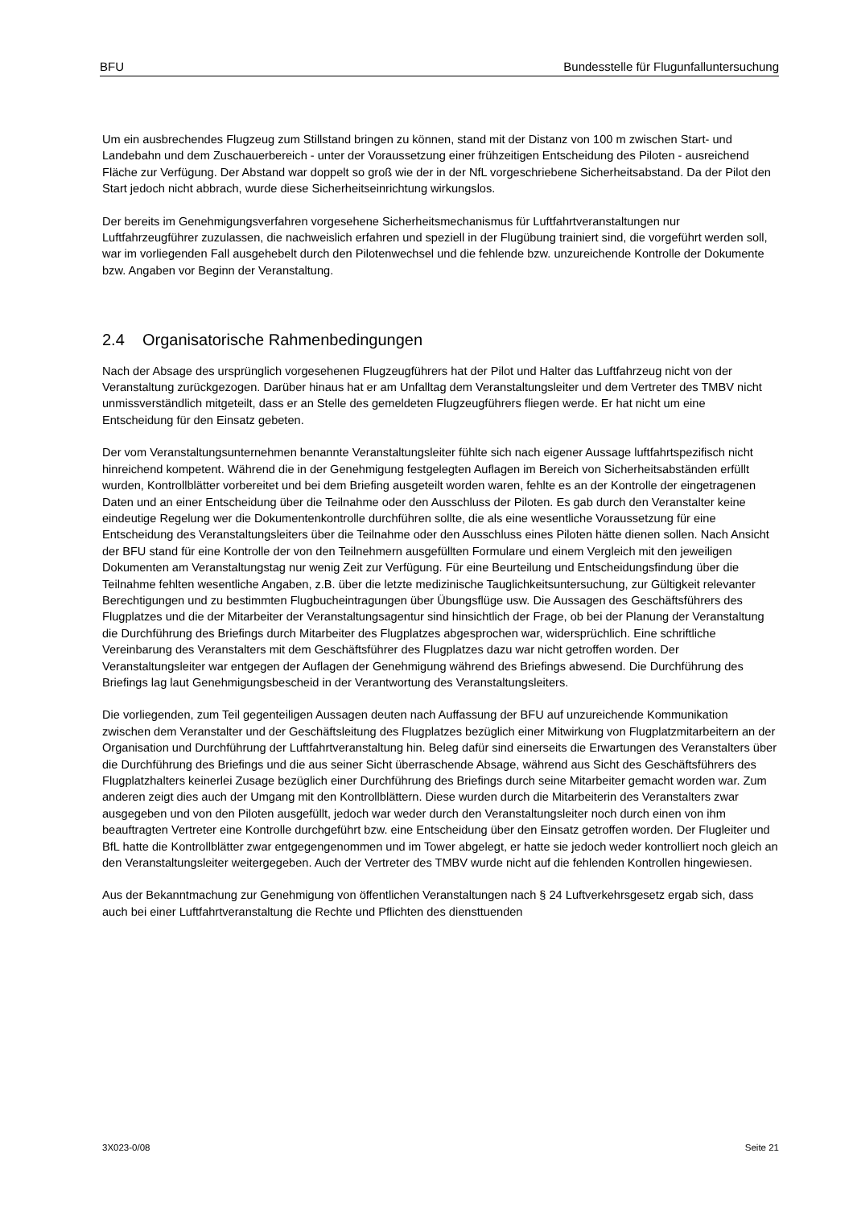BFU Bundesstelle für Flugunfalluntersuchung
Um ein ausbrechendes Flugzeug zum Stillstand bringen zu können, stand mit der Distanz von 100 m zwischen Start- und Landebahn und dem Zuschauerbereich - unter der Voraussetzung einer frühzeitigen Entscheidung des Piloten - ausreichend Fläche zur Verfügung. Der Abstand war doppelt so groß wie der in der NfL vorgeschriebene Sicherheitsabstand. Da der Pilot den Start jedoch nicht abbrach, wurde diese Sicherheitseinrichtung wirkungslos.
Der bereits im Genehmigungsverfahren vorgesehene Sicherheitsmechanismus für Luftfahrtveranstaltungen nur Luftfahrzeugführer zuzulassen, die nachweislich erfahren und speziell in der Flugübung trainiert sind, die vorgeführt werden soll, war im vorliegenden Fall ausgehebelt durch den Pilotenwechsel und die fehlende bzw. unzureichende Kontrolle der Dokumente bzw. Angaben vor Beginn der Veranstaltung.
2.4 Organisatorische Rahmenbedingungen
Nach der Absage des ursprünglich vorgesehenen Flugzeugführers hat der Pilot und Halter das Luftfahrzeug nicht von der Veranstaltung zurückgezogen. Darüber hinaus hat er am Unfalltag dem Veranstaltungsleiter und dem Vertreter des TMBV nicht unmissverständlich mitgeteilt, dass er an Stelle des gemeldeten Flugzeugführers fliegen werde. Er hat nicht um eine Entscheidung für den Einsatz gebeten.
Der vom Veranstaltungsunternehmen benannte Veranstaltungsleiter fühlte sich nach eigener Aussage luftfahrtspezifisch nicht hinreichend kompetent. Während die in der Genehmigung festgelegten Auflagen im Bereich von Sicherheitsabständen erfüllt wurden, Kontrollblätter vorbereitet und bei dem Briefing ausgeteilt worden waren, fehlte es an der Kontrolle der eingetragenen Daten und an einer Entscheidung über die Teilnahme oder den Ausschluss der Piloten. Es gab durch den Veranstalter keine eindeutige Regelung wer die Dokumentenkontrolle durchführen sollte, die als eine wesentliche Voraussetzung für eine Entscheidung des Veranstaltungsleiters über die Teilnahme oder den Ausschluss eines Piloten hätte dienen sollen. Nach Ansicht der BFU stand für eine Kontrolle der von den Teilnehmern ausgefüllten Formulare und einem Vergleich mit den jeweiligen Dokumenten am Veranstaltungstag nur wenig Zeit zur Verfügung. Für eine Beurteilung und Entscheidungsfindung über die Teilnahme fehlten wesentliche Angaben, z.B. über die letzte medizinische Tauglichkeitsuntersuchung, zur Gültigkeit relevanter Berechtigungen und zu bestimmten Flugbucheintragungen über Übungsflüge usw. Die Aussagen des Geschäftsführers des Flugplatzes und die der Mitarbeiter der Veranstaltungsagentur sind hinsichtlich der Frage, ob bei der Planung der Veranstaltung die Durchführung des Briefings durch Mitarbeiter des Flugplatzes abgesprochen war, widersprüchlich. Eine schriftliche Vereinbarung des Veranstalters mit dem Geschäftsführer des Flugplatzes dazu war nicht getroffen worden. Der Veranstaltungsleiter war entgegen der Auflagen der Genehmigung während des Briefings abwesend. Die Durchführung des Briefings lag laut Genehmigungsbescheid in der Verantwortung des Veranstaltungsleiters.
Die vorliegenden, zum Teil gegenteiligen Aussagen deuten nach Auffassung der BFU auf unzureichende Kommunikation zwischen dem Veranstalter und der Geschäftsleitung des Flugplatzes bezüglich einer Mitwirkung von Flugplatzmitarbeitern an der Organisation und Durchführung der Luftfahrtveranstaltung hin. Beleg dafür sind einerseits die Erwartungen des Veranstalters über die Durchführung des Briefings und die aus seiner Sicht überraschende Absage, während aus Sicht des Geschäftsführers des Flugplatzhalters keinerlei Zusage bezüglich einer Durchführung des Briefings durch seine Mitarbeiter gemacht worden war. Zum anderen zeigt dies auch der Umgang mit den Kontrollblättern. Diese wurden durch die Mitarbeiterin des Veranstalters zwar ausgegeben und von den Piloten ausgefüllt, jedoch war weder durch den Veranstaltungsleiter noch durch einen von ihm beauftragten Vertreter eine Kontrolle durchgeführt bzw. eine Entscheidung über den Einsatz getroffen worden. Der Flugleiter und BfL hatte die Kontrollblätter zwar entgegengenommen und im Tower abgelegt, er hatte sie jedoch weder kontrolliert noch gleich an den Veranstaltungsleiter weitergegeben. Auch der Vertreter des TMBV wurde nicht auf die fehlenden Kontrollen hingewiesen.
Aus der Bekanntmachung zur Genehmigung von öffentlichen Veranstaltungen nach § 24 Luftverkehrsgesetz ergab sich, dass auch bei einer Luftfahrtveranstaltung die Rechte und Pflichten des diensttuenden
3X023-0/08 Seite 21